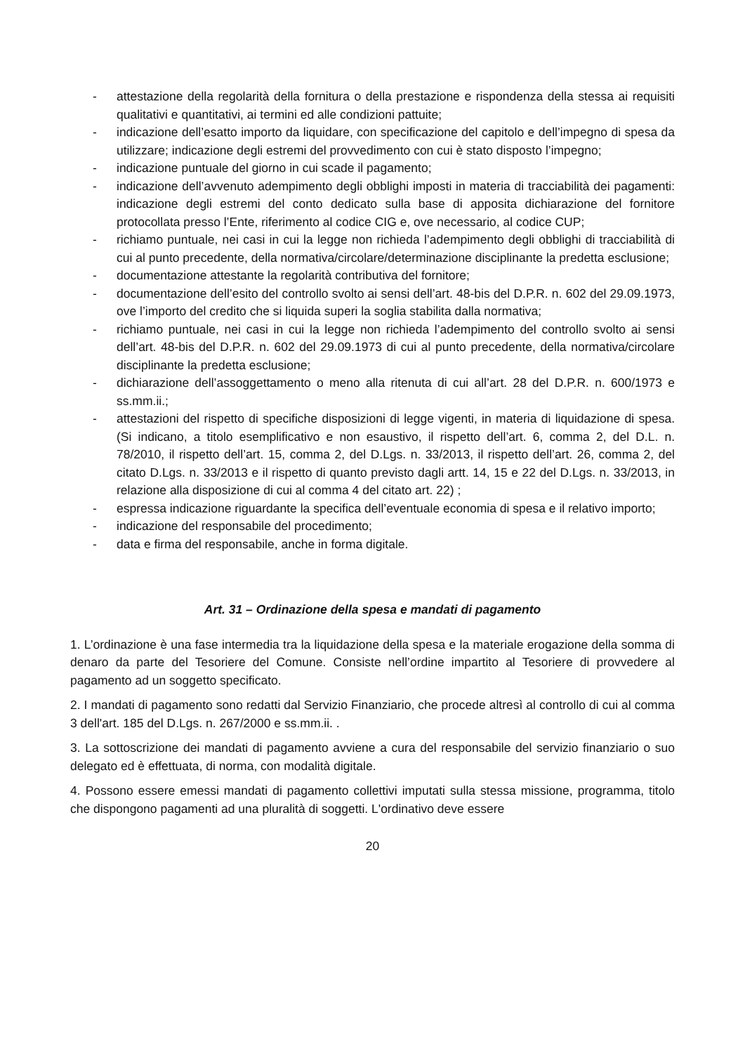- attestazione della regolarità della fornitura o della prestazione e rispondenza della stessa ai requisiti qualitativi e quantitativi, ai termini ed alle condizioni pattuite;
- indicazione dell’esatto importo da liquidare, con specificazione del capitolo e dell’impegno di spesa da utilizzare; indicazione degli estremi del provvedimento con cui è stato disposto l’impegno;
- indicazione puntuale del giorno in cui scade il pagamento;
- indicazione dell’avvenuto adempimento degli obblighi imposti in materia di tracciabilità dei pagamenti: indicazione degli estremi del conto dedicato sulla base di apposita dichiarazione del fornitore protocollata presso l’Ente, riferimento al codice CIG e, ove necessario, al codice CUP;
- richiamo puntuale, nei casi in cui la legge non richieda l’adempimento degli obblighi di tracciabilità di cui al punto precedente, della normativa/circolare/determinazione disciplinante la predetta esclusione;
- documentazione attestante la regolarità contributiva del fornitore;
- documentazione dell’esito del controllo svolto ai sensi dell’art. 48-bis del D.P.R. n. 602 del 29.09.1973, ove l’importo del credito che si liquida superi la soglia stabilita dalla normativa;
- richiamo puntuale, nei casi in cui la legge non richieda l’adempimento del controllo svolto ai sensi dell’art. 48-bis del D.P.R. n. 602 del 29.09.1973 di cui al punto precedente, della normativa/circolare disciplinante la predetta esclusione;
- dichiarazione dell’assoggettamento o meno alla ritenuta di cui all’art. 28 del D.P.R. n. 600/1973 e ss.mm.ii.;
- attestazioni del rispetto di specifiche disposizioni di legge vigenti, in materia di liquidazione di spesa. (Si indicano, a titolo esemplificativo e non esaustivo, il rispetto dell’art. 6, comma 2, del D.L. n. 78/2010, il rispetto dell’art. 15, comma 2, del D.Lgs. n. 33/2013, il rispetto dell’art. 26, comma 2, del citato D.Lgs. n. 33/2013 e il rispetto di quanto previsto dagli artt. 14, 15 e 22 del D.Lgs. n. 33/2013, in relazione alla disposizione di cui al comma 4 del citato art. 22) ;
- espressa indicazione riguardante la specifica dell’eventuale economia di spesa e il relativo importo;
- indicazione del responsabile del procedimento;
- data e firma del responsabile, anche in forma digitale.
Art. 31 – Ordinazione della spesa e mandati di pagamento
1. L’ordinazione è una fase intermedia tra la liquidazione della spesa e la materiale erogazione della somma di denaro da parte del Tesoriere del Comune. Consiste nell’ordine impartito al Tesoriere di provvedere al pagamento ad un soggetto specificato.
2. I mandati di pagamento sono redatti dal Servizio Finanziario, che procede altresì al controllo di cui al comma 3 dell'art. 185 del D.Lgs. n. 267/2000 e ss.mm.ii. .
3. La sottoscrizione dei mandati di pagamento avviene a cura del responsabile del servizio finanziario o suo delegato ed è effettuata, di norma, con modalità digitale.
4. Possono essere emessi mandati di pagamento collettivi imputati sulla stessa missione, programma, titolo che dispongono pagamenti ad una pluralità di soggetti. L'ordinativo deve essere
20